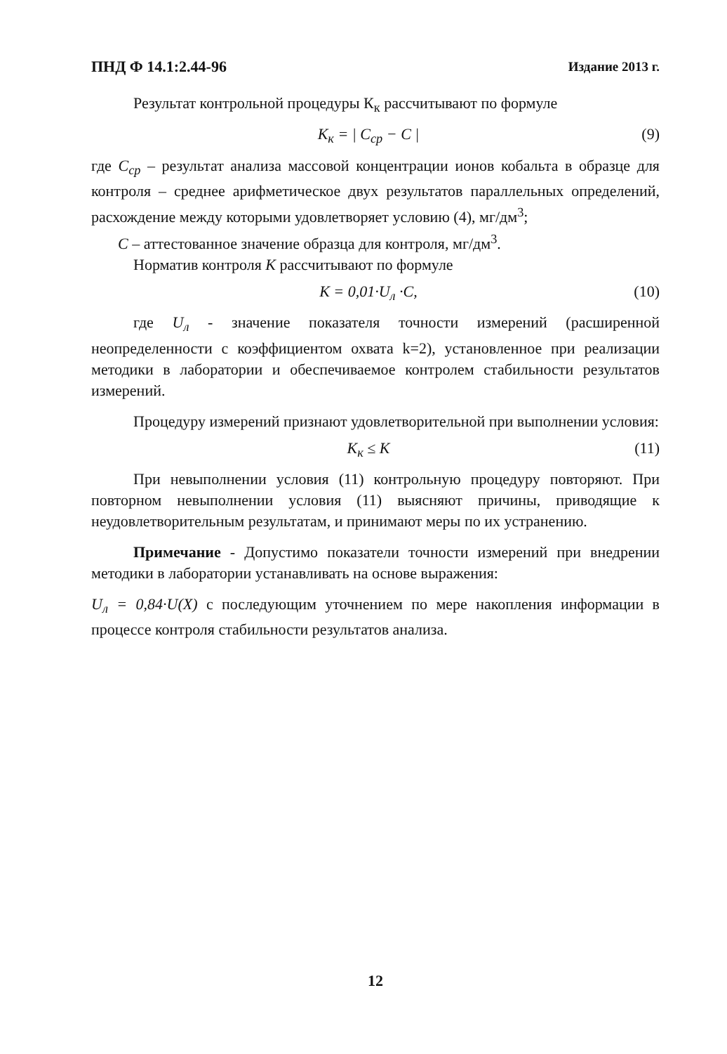ПНД Ф 14.1:2.44-96 Издание 2013 г.
Результат контрольной процедуры К<sub>к</sub> рассчитывают по формуле
K<sub>к</sub> = | C<sub>ср</sub> − C | (9)
где C<sub>ср</sub> – результат анализа массовой концентрации ионов кобальта в образце для контроля – среднее арифметическое двух результатов параллельных определений, расхождение между которыми удовлетворяет условию (4), мг/дм<sup>3</sup>;
C – аттестованное значение образца для контроля, мг/дм<sup>3</sup>.
Норматив контроля K рассчитывают по формуле
K = 0,01·U<sub>л</sub> ·C, (10)
где U<sub>л</sub> - значение показателя точности измерений (расширенной неопределенности с коэффициентом охвата k=2), установленное при реализации методики в лаборатории и обеспечиваемое контролем стабильности результатов измерений.
Процедуру измерений признают удовлетворительной при выполнении условия:
K<sub>к</sub> ≤ K (11)
При невыполнении условия (11) контрольную процедуру повторяют. При повторном невыполнении условия (11) выясняют причины, приводящие к неудовлетворительным результатам, и принимают меры по их устранению.
Примечание - Допустимо показатели точности измерений при внедрении методики в лаборатории устанавливать на основе выражения:
U<sub>л</sub> = 0,84·U(X) с последующим уточнением по мере накопления информации в процессе контроля стабильности результатов анализа.
12